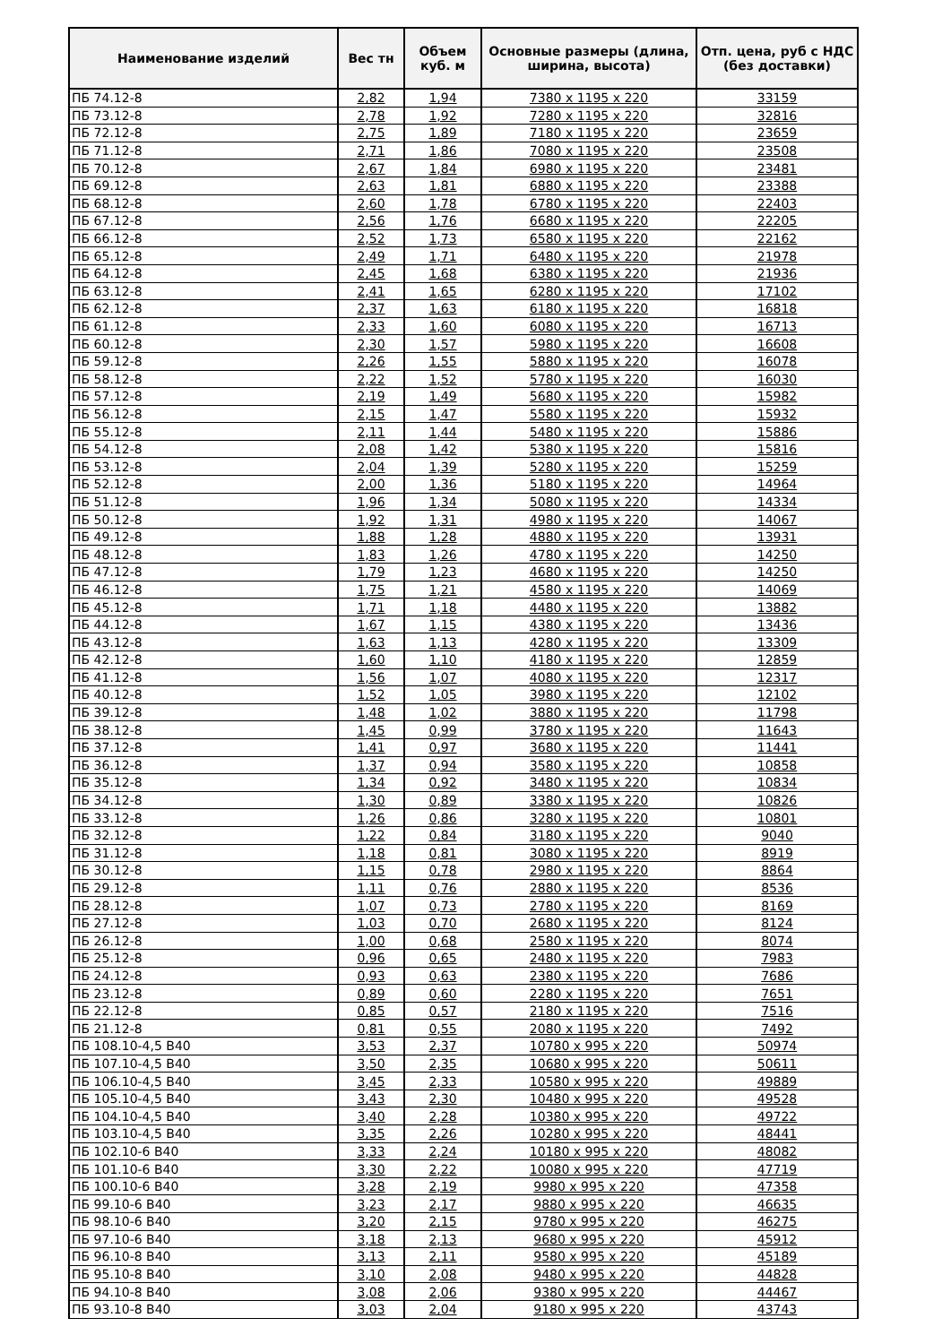| Наименование изделий | Вес тн | Объем куб. м | Основные размеры (длина, ширина, высота) | Отп. цена, руб с НДС (без доставки) |
| --- | --- | --- | --- | --- |
| ПБ 74.12-8 | 2,82 | 1,94 | 7380 x 1195 x 220 | 33159 |
| ПБ 73.12-8 | 2,78 | 1,92 | 7280 x 1195 x 220 | 32816 |
| ПБ 72.12-8 | 2,75 | 1,89 | 7180 x 1195 x 220 | 23659 |
| ПБ 71.12-8 | 2,71 | 1,86 | 7080 x 1195 x 220 | 23508 |
| ПБ 70.12-8 | 2,67 | 1,84 | 6980 x 1195 x 220 | 23481 |
| ПБ 69.12-8 | 2,63 | 1,81 | 6880 x 1195 x 220 | 23388 |
| ПБ 68.12-8 | 2,60 | 1,78 | 6780 x 1195 x 220 | 22403 |
| ПБ 67.12-8 | 2,56 | 1,76 | 6680 x 1195 x 220 | 22205 |
| ПБ 66.12-8 | 2,52 | 1,73 | 6580 x 1195 x 220 | 22162 |
| ПБ 65.12-8 | 2,49 | 1,71 | 6480 x 1195 x 220 | 21978 |
| ПБ 64.12-8 | 2,45 | 1,68 | 6380 x 1195 x 220 | 21936 |
| ПБ 63.12-8 | 2,41 | 1,65 | 6280 x 1195 x 220 | 17102 |
| ПБ 62.12-8 | 2,37 | 1,63 | 6180 x 1195 x 220 | 16818 |
| ПБ 61.12-8 | 2,33 | 1,60 | 6080 x 1195 x 220 | 16713 |
| ПБ 60.12-8 | 2,30 | 1,57 | 5980 x 1195 x 220 | 16608 |
| ПБ 59.12-8 | 2,26 | 1,55 | 5880 x 1195 x 220 | 16078 |
| ПБ 58.12-8 | 2,22 | 1,52 | 5780 x 1195 x 220 | 16030 |
| ПБ 57.12-8 | 2,19 | 1,49 | 5680 x 1195 x 220 | 15982 |
| ПБ 56.12-8 | 2,15 | 1,47 | 5580 x 1195 x 220 | 15932 |
| ПБ 55.12-8 | 2,11 | 1,44 | 5480 x 1195 x 220 | 15886 |
| ПБ 54.12-8 | 2,08 | 1,42 | 5380 x 1195 x 220 | 15816 |
| ПБ 53.12-8 | 2,04 | 1,39 | 5280 x 1195 x 220 | 15259 |
| ПБ 52.12-8 | 2,00 | 1,36 | 5180 x 1195 x 220 | 14964 |
| ПБ 51.12-8 | 1,96 | 1,34 | 5080 x 1195 x 220 | 14334 |
| ПБ 50.12-8 | 1,92 | 1,31 | 4980 x 1195 x 220 | 14067 |
| ПБ 49.12-8 | 1,88 | 1,28 | 4880 x 1195 x 220 | 13931 |
| ПБ 48.12-8 | 1,83 | 1,26 | 4780 x 1195 x 220 | 14250 |
| ПБ 47.12-8 | 1,79 | 1,23 | 4680 x 1195 x 220 | 14250 |
| ПБ 46.12-8 | 1,75 | 1,21 | 4580 x 1195 x 220 | 14069 |
| ПБ 45.12-8 | 1,71 | 1,18 | 4480 x 1195 x 220 | 13882 |
| ПБ 44.12-8 | 1,67 | 1,15 | 4380 x 1195 x 220 | 13436 |
| ПБ 43.12-8 | 1,63 | 1,13 | 4280 x 1195 x 220 | 13309 |
| ПБ 42.12-8 | 1,60 | 1,10 | 4180 x 1195 x 220 | 12859 |
| ПБ 41.12-8 | 1,56 | 1,07 | 4080 x 1195 x 220 | 12317 |
| ПБ 40.12-8 | 1,52 | 1,05 | 3980 x 1195 x 220 | 12102 |
| ПБ 39.12-8 | 1,48 | 1,02 | 3880 x 1195 x 220 | 11798 |
| ПБ 38.12-8 | 1,45 | 0,99 | 3780 x 1195 x 220 | 11643 |
| ПБ 37.12-8 | 1,41 | 0,97 | 3680 x 1195 x 220 | 11441 |
| ПБ 36.12-8 | 1,37 | 0,94 | 3580 x 1195 x 220 | 10858 |
| ПБ 35.12-8 | 1,34 | 0,92 | 3480 x 1195 x 220 | 10834 |
| ПБ 34.12-8 | 1,30 | 0,89 | 3380 x 1195 x 220 | 10826 |
| ПБ 33.12-8 | 1,26 | 0,86 | 3280 x 1195 x 220 | 10801 |
| ПБ 32.12-8 | 1,22 | 0,84 | 3180 x 1195 x 220 | 9040 |
| ПБ 31.12-8 | 1,18 | 0,81 | 3080 x 1195 x 220 | 8919 |
| ПБ 30.12-8 | 1,15 | 0,78 | 2980 x 1195 x 220 | 8864 |
| ПБ 29.12-8 | 1,11 | 0,76 | 2880 x 1195 x 220 | 8536 |
| ПБ 28.12-8 | 1,07 | 0,73 | 2780 x 1195 x 220 | 8169 |
| ПБ 27.12-8 | 1,03 | 0,70 | 2680 x 1195 x 220 | 8124 |
| ПБ 26.12-8 | 1,00 | 0,68 | 2580 x 1195 x 220 | 8074 |
| ПБ 25.12-8 | 0,96 | 0,65 | 2480 x 1195 x 220 | 7983 |
| ПБ 24.12-8 | 0,93 | 0,63 | 2380 x 1195 x 220 | 7686 |
| ПБ 23.12-8 | 0,89 | 0,60 | 2280 x 1195 x 220 | 7651 |
| ПБ 22.12-8 | 0,85 | 0,57 | 2180 x 1195 x 220 | 7516 |
| ПБ 21.12-8 | 0,81 | 0,55 | 2080 x 1195 x 220 | 7492 |
| ПБ 108.10-4,5 В40 | 3,53 | 2,37 | 10780 x 995 x 220 | 50974 |
| ПБ 107.10-4,5 В40 | 3,50 | 2,35 | 10680 x 995 x 220 | 50611 |
| ПБ 106.10-4,5 В40 | 3,45 | 2,33 | 10580 x 995 x 220 | 49889 |
| ПБ 105.10-4,5 В40 | 3,43 | 2,30 | 10480 x 995 x 220 | 49528 |
| ПБ 104.10-4,5 В40 | 3,40 | 2,28 | 10380 x 995 x 220 | 49722 |
| ПБ 103.10-4,5 В40 | 3,35 | 2,26 | 10280 x 995 x 220 | 48441 |
| ПБ 102.10-6 В40 | 3,33 | 2,24 | 10180 x 995 x 220 | 48082 |
| ПБ 101.10-6 В40 | 3,30 | 2,22 | 10080 x 995 x 220 | 47719 |
| ПБ 100.10-6 В40 | 3,28 | 2,19 | 9980 x 995 x 220 | 47358 |
| ПБ 99.10-6 В40 | 3,23 | 2,17 | 9880 x 995 x 220 | 46635 |
| ПБ 98.10-6 В40 | 3,20 | 2,15 | 9780 x 995 x 220 | 46275 |
| ПБ 97.10-6 В40 | 3,18 | 2,13 | 9680 x 995 x 220 | 45912 |
| ПБ 96.10-8 В40 | 3,13 | 2,11 | 9580 x 995 x 220 | 45189 |
| ПБ 95.10-8 В40 | 3,10 | 2,08 | 9480 x 995 x 220 | 44828 |
| ПБ 94.10-8 В40 | 3,08 | 2,06 | 9380 x 995 x 220 | 44467 |
| ПБ 93.10-8 В40 | 3,03 | 2,04 | 9180 x 995 x 220 | 43743 |